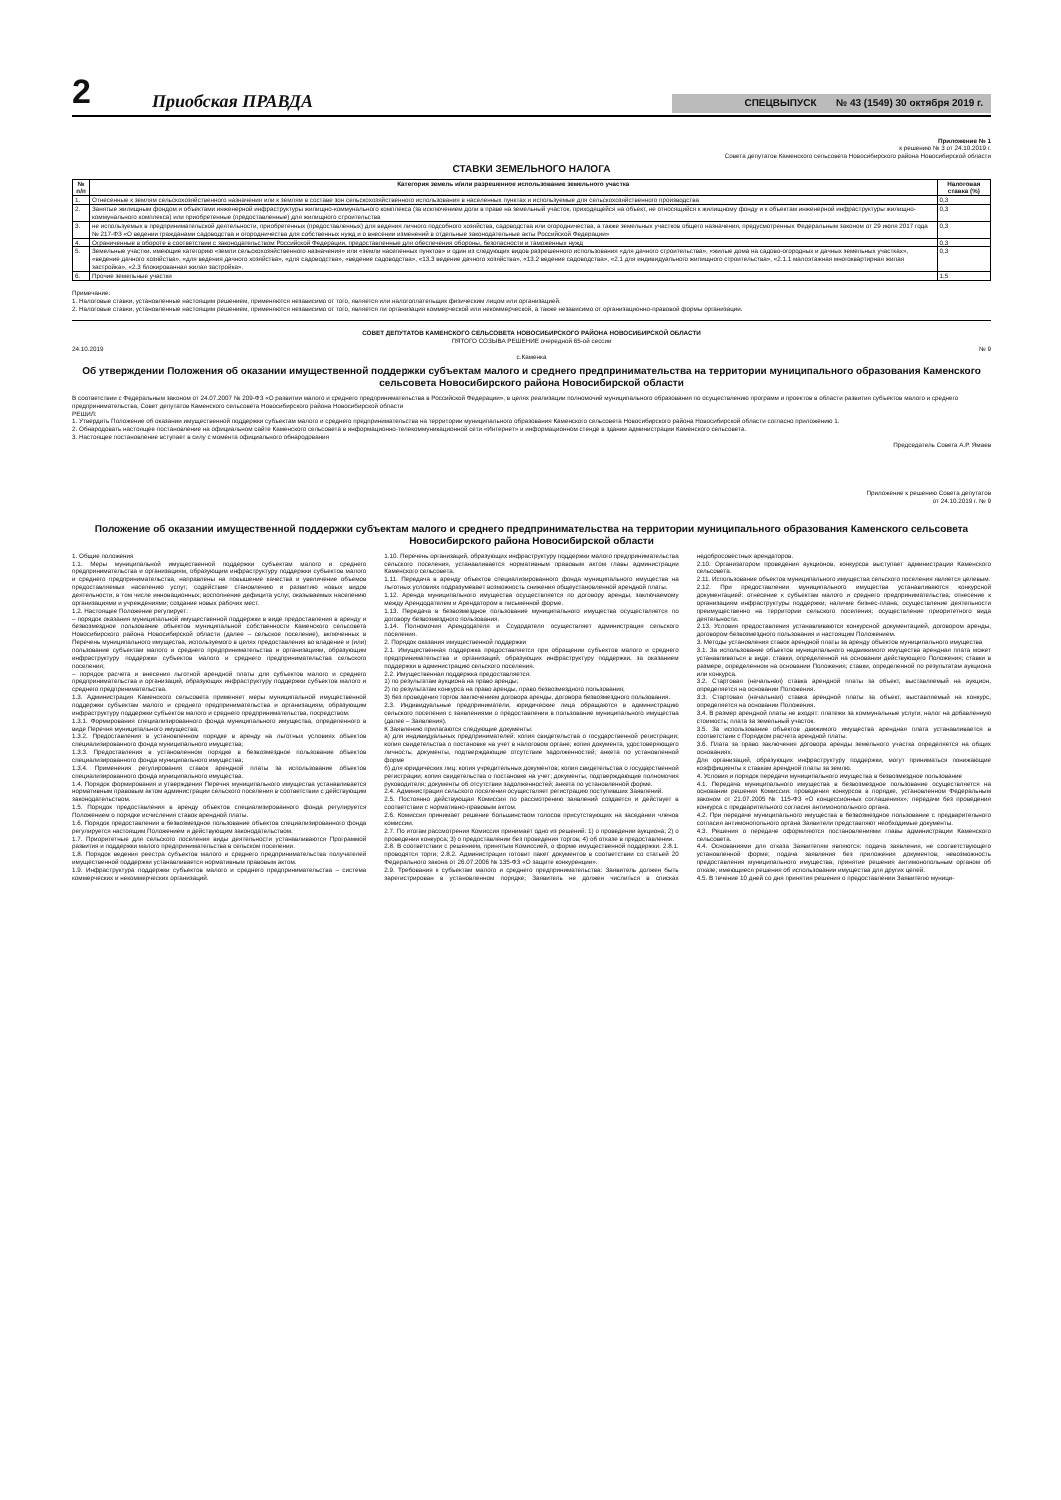2 Приобская ПРАВДА СПЕЦВЫПУСК № 43 (1549) 30 октября 2019 г.
Приложение № 1
к решению № 3 от 24.10.2019 г.
Совета депутатов Каменского сельсовета Новосибирского района Новосибирской области
СТАВКИ ЗЕМЕЛЬНОГО НАЛОГА
| № п/п | Категория земель и/или разрешенное использование земельного участка | Налоговая ставка (%) |
| --- | --- | --- |
| 1. | Отнесенные к землям сельскохозяйственного назначения или к землям в составе зон сельскохозяйственного использования в населенных пунктах и используемые для сельскохозяйственного производства | 0,3 |
| 2. | Занятые жилищным фондом и объектами инженерной инфраструктуры жилищно-коммунального комплекса (за исключением доли в праве на земельный участок, приходящейся на объект, не относящийся к жилищному фонду и к объектам инженерной инфраструктуры жилищно-коммунального комплекса) или приобретенные (предоставленные) для жилищного строительства | 0,3 |
| 3. | не используемых в предпринимательской деятельности, приобретенных (предоставленных) для ведения личного подсобного хозяйства, садоводства или огородничества, а также земельных участков общего назначения, предусмотренных Федеральным законом от 29 июля 2017 года № 217-ФЗ «О ведении гражданами садоводства и огородничества для собственных нужд и о внесении изменений в отдельные законодательные акты Российской Федерации» | 0,3 |
| 4. | Ограниченные в обороте в соответствии с законодательством Российской Федерации, предоставленные для обеспечения обороны, безопасности и таможенных нужд | 0,3 |
| 5. | Земельные участки, имеющие категорию «земли сельскохозяйственного назначения» или «земли населенных пунктов» и один из следующих видов разрешенного использования «для дачного строительства», «жилые дома на садово-огородных и дачных земельных участках», «ведение дачного хозяйства», «для ведения дачного хозяйства», «для садоводства», «ведение садоводства», «13.3 ведение дачного хозяйства», «13.2 ведение садоводства», «2.1 для индивидуального жилищного строительства», «2.1.1 малоэтажная многоквартирная жилая застройка», «2.3 блокированная жилая застройка». | 0,3 |
| 6. | Прочие земельные участки | 1,5 |
Примечание:
1. Налоговые ставки, установленные настоящим решением, применяются независимо от того, является или налогоплательщик физическим лицом или организацией.
2. Налоговые ставки, установленные настоящим решением, применяются независимо от того, является ли организация коммерческой или некоммерческой, а также независимо от организационно-правовой формы организации.
СОВЕТ ДЕПУТАТОВ КАМЕНСКОГО СЕЛЬСОВЕТА НОВОСИБИРСКОГО РАЙОНА НОВОСИБИРСКОЙ ОБЛАСТИ
ПЯТОГО СОЗЫВА РЕШЕНИЕ очередной 65-ой сессии
24.10.2019 № 9
с.Каменка
Об утверждении Положения об оказании имущественной поддержки субъектам малого и среднего предпринимательства на территории муниципального образования Каменского сельсовета Новосибирского района Новосибирской области
В соответствии с Федеральным законом от 24.07.2007 № 209-ФЗ «О развитии малого и среднего предпринимательства в Российской Федерации», в целях реализации полномочий муниципального образования по осуществлению программ и проектов в области развития субъектов малого и среднего предпринимательства, Совет депутатов Каменского сельсовета Новосибирского района Новосибирской области
РЕШИЛ:
1. Утвердить Положение об оказании имущественной поддержки субъектам малого и среднего предпринимательства на территории муниципального образования Каменского сельсовета Новосибирского района Новосибирской области согласно приложению 1.
2. Обнародовать настоящее постановление на официальном сайте Каменского сельсовета в информационно-телекоммуникационной сети «Интернет» и информационном стенде в здании администрации Каменского сельсовета.
3. Настоящее постановление вступает в силу с момента официального обнародования
Председатель Совета А.Р. Ямаев
Приложение к решению Совета депутатов
от 24.10.2019 г. № 9
Положение об оказании имущественной поддержки субъектам малого и среднего предпринимательства на территории муниципального образования Каменского сельсовета Новосибирского района Новосибирской области
1. Общие положения
1.1. Меры муниципальной имущественной поддержки субъектам малого и среднего предпринимательства и организациям, образующим инфраструктуру поддержки субъектов малого и среднего предпринимательства, направлены на повышение качества и увеличение объемов предоставляемых населению услуг; содействие становлению и развитию новых видов деятельности, в том числе инновационных; восполнение дефицита услуг, оказываемых населению организациями и учреждениями; создание новых рабочих мест.
1.2. Настоящее Положение регулирует:
– порядок оказания муниципальной имущественной поддержки в виде предоставления в аренду и безвозмездное пользование объектов муниципальной собственности Каменского сельсовета Новосибирского района Новосибирской области (далее – сельское поселение), включенных в Перечень муниципального имущества, используемого в целях предоставления во владение и (или) пользование субъектам малого и среднего предпринимательства и организациям, образующим инфраструктуру поддержки субъектов малого и среднего предпринимательства сельского поселения;
– порядок расчета и внесения льготной арендной платы для субъектов малого и среднего предпринимательства и организаций, образующих инфраструктуру поддержки субъектов малого и среднего предпринимательства.
1.3. Администрация Каменского сельсовета применяет меры муниципальной имущественной поддержки субъектам малого и среднего предпринимательства и организациям, образующим инфраструктуру поддержки субъектов малого и среднего предпринимательства, посредством:
1.3.1. Формирования специализированного фонда муниципального имущества, определенного в виде Перечня муниципального имущества;
1.3.2. Предоставления в установленном порядке в аренду на льготных условиях объектов специализированного фонда муниципального имущества;
1.3.3. Предоставления в установленном порядке в безвозмездное пользование объектов специализированного фонда муниципального имущества;
1.3.4. Применения регулирования ставок арендной платы за использование объектов специализированного фонда муниципального имущества.
1.4. Порядок формирования и утверждения Перечня муниципального имущества устанавливается нормативным правовым актом администрации сельского поселения в соответствии с действующим законодательством.
1.5. Порядок предоставления в аренду объектов специализированного фонда регулируется Положением о порядке исчисления ставок арендной платы.
1.6. Порядок предоставления в безвозмездное пользование объектов специализированного фонда регулируется настоящим Положением и действующим законодательством.
1.7. Приоритетные для сельского поселения виды деятельности устанавливаются Программой развития и поддержки малого предпринимательства в сельском поселении.
1.8. Порядок ведения реестра субъектов малого и среднего предпринимательства получателей имущественной поддержки устанавливается нормативным правовым актом.
1.9. Инфраструктура поддержки субъектов малого и среднего предпринимательства – система коммерческих и некоммерческих организаций.
1.10. Перечень организаций, образующих инфраструктуру поддержки малого предпринимательства сельского поселения, устанавливается нормативным правовым актом главы администрации Каменского сельсовета.
1.11. Передача в аренду объектов специализированного фонда муниципального имущества на льготных условиях подразумевает возможность снижения общеустановленной арендной платы.
1.12. Аренда муниципального имущества осуществляется по договору аренды, заключаемому между Арендодателем и Арендатором в письменной форме.
1.13. Передача в безвозмездное пользование муниципального имущества осуществляется по договору безвозмездного пользования.
1.14. Полномочия Арендодателя и Ссудодателя осуществляет администрация сельского поселения.
2. Порядок оказания имущественной поддержки
2.1. Имущественная поддержка предоставляется при обращении субъектов малого и среднего предпринимательства и организаций, образующих инфраструктуру поддержки, за оказанием поддержки в администрацию сельского поселения.
2.2. Имущественная поддержка предоставляется:
1) по результатам аукциона на право аренды;
2) по результатам конкурса на право аренды, право безвозмездного пользования;
3) без проведения торгов заключением договора аренды, договора безвозмездного пользования.
2.3. Индивидуальные предприниматели, юридические лица обращаются в администрацию сельского поселения с заявлениями о предоставлении в пользование муниципального имущества (далее – Заявления).
К Заявлению прилагаются следующие документы:
а) для индивидуальных предпринимателей: копия свидетельства о государственной регистрации; копия свидетельства о постановке на учет в налоговом органе; копия документа, удостоверяющего личность; документы, подтверждающие отсутствие задолженностей; анкета по установленной форме
б) для юридических лиц: копия учредительных документов; копия свидетельства о государственной регистрации; копия свидетельства о постановке на учет; документы, подтверждающие полномочия руководителя; документы об отсутствии задолженностей; анкета по установленной форме.
2.4. Администрация сельского поселения осуществляет регистрацию поступивших Заявлений.
2.5. Постоянно действующая Комиссия по рассмотрению заявлений создается и действует в соответствии с нормативно-правовым актом.
2.6. Комиссия принимает решение большинством голосов присутствующих на заседании членов комиссии.
2.7. По итогам рассмотрения Комиссия принимает одно из решений: 1) о проведении аукциона; 2) о проведении конкурса; 3) о предоставлении без проведения торгов; 4) об отказе в предоставлении.
2.8. В соответствии с решением, принятым Комиссией, о форме имущественной поддержки: 2.8.1. проводятся торги; 2.8.2. Администрация готовит пакет документов в соответствии со статьей 20 Федерального закона от 26.07.2006 № 135-ФЗ «О защите конкуренции».
2.9. Требования к субъектам малого и среднего предпринимательства: Заявитель должен быть зарегистрирован в установленном порядке; Заявитель не должен числиться в списках недобросовестных арендаторов.
2.10. Организатором проведения аукционов, конкурсов выступает администрация Каменского сельсовета.
2.11. Использование объектов муниципального имущества сельского поселения является целевым.
2.12. При предоставлении муниципального имущества устанавливаются конкурсной документацией: отнесение к субъектам малого и среднего предпринимательства; отнесение к организациям инфраструктуры поддержки; наличие бизнес-плана; осуществление деятельности преимущественно на территории сельского поселения; осуществление приоритетного вида деятельности.
2.13. Условия предоставления устанавливаются конкурсной документацией, договором аренды, договором безвозмездного пользования и настоящим Положением.
3. Методы установления ставок арендной платы за аренду объектов муниципального имущества
3.1. За использование объектов муниципального недвижимого имущества арендная плата может устанавливаться в виде: ставки, определенной на основании действующего Положения; ставки в размере, определенном на основании Положения; ставки, определенной по результатам аукциона или конкурса.
3.2. Стартовая (начальная) ставка арендной платы за объект, выставляемый на аукцион, определяется на основании Положения.
3.3. Стартовая (начальная) ставка арендной платы за объект, выставляемый на конкурс, определяется на основании Положения.
3.4. В размер арендной платы не входят: платежи за коммунальные услуги; налог на добавленную стоимость; плата за земельный участок.
3.5. За использование объектов движимого имущества арендная плата устанавливается в соответствии с Порядком расчета арендной платы.
3.6. Плата за право заключения договора аренды земельного участка определяется на общих основаниях.
Для организаций, образующих инфраструктуру поддержки, могут приниматься понижающие коэффициенты к ставкам арендной платы за землю.
4. Условия и порядок передачи муниципального имущества в безвозмездное пользование
4.1. Передача муниципального имущества в безвозмездное пользование осуществляется на основании решения Комиссии: проведения конкурсов в порядке, установленном Федеральным законом от 21.07.2005 № 115-ФЗ «О концессионных соглашениях»; передачи без проведения конкурса с предварительного согласия антимонопольного органа.
4.2. При передаче муниципального имущества в безвозмездное пользование с предварительного согласия антимонопольного органа Заявители представляют необходимые документы.
4.3. Решения о передаче оформляются постановлениями главы администрации Каменского сельсовета.
4.4. Основаниями для отказа Заявителям являются: подача заявления, не соответствующего установленной форме; подача заявления без приложения документов; невозможность предоставления муниципального имущества; принятие решения антимонопольным органом об отказе; имеющиеся решения об использовании имущества для других целей.
4.5. В течение 10 дней со дня принятия решения о предоставлении Заявителю муници-